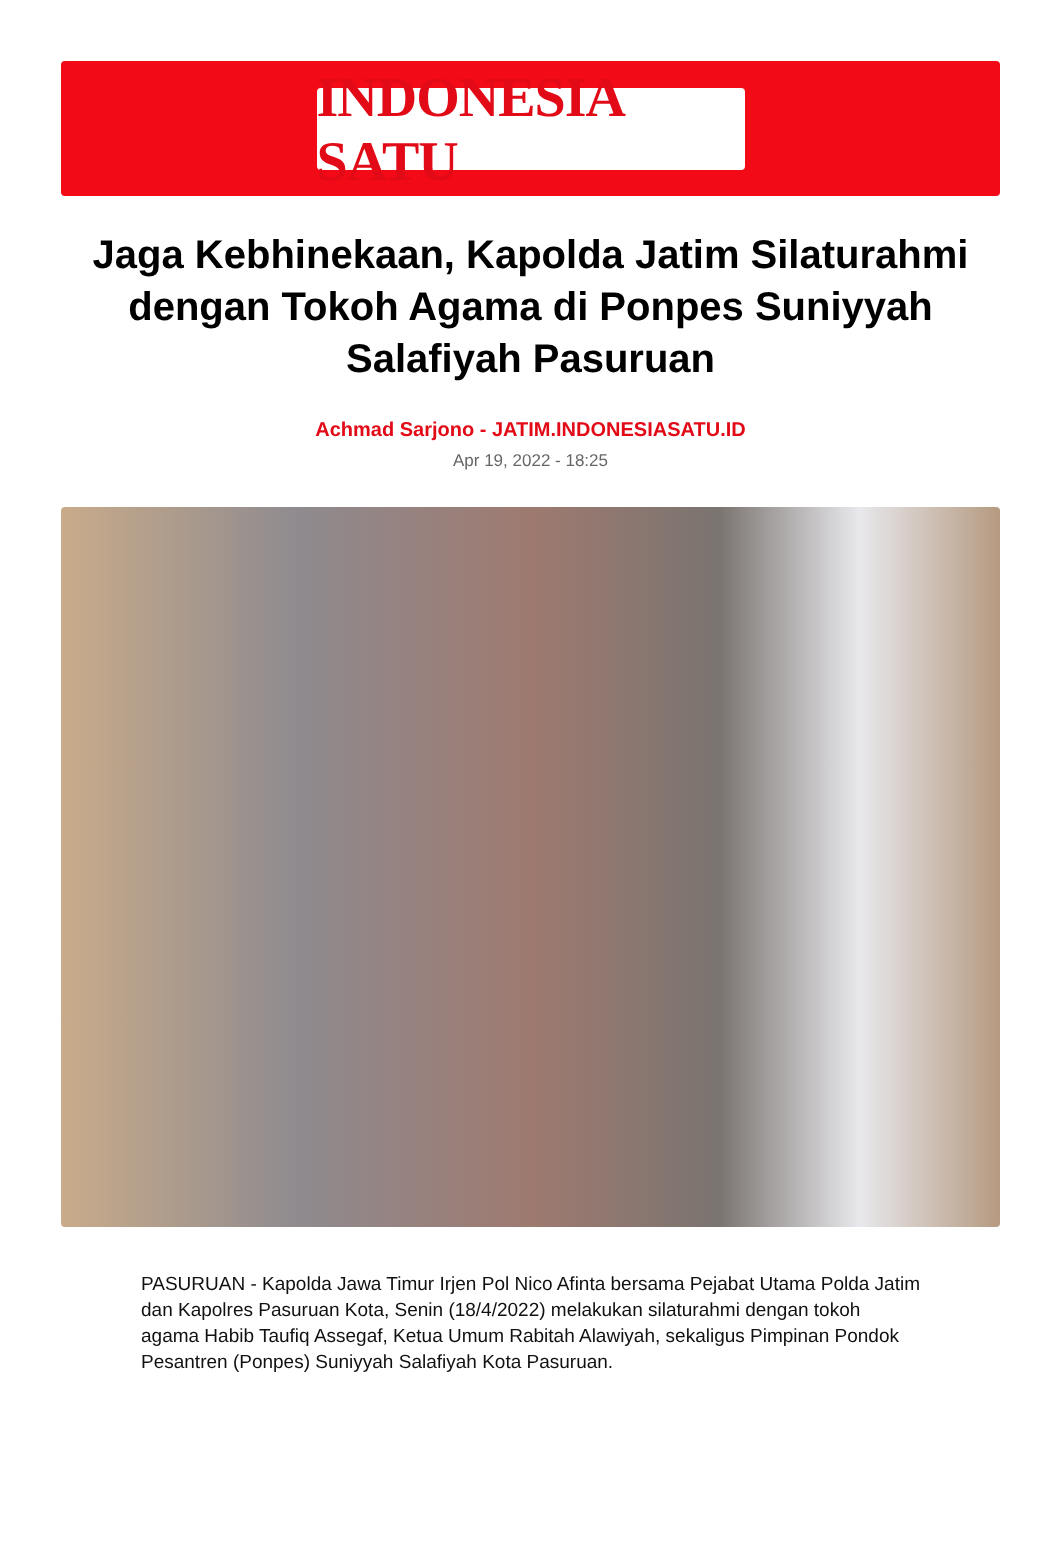INDONESIA SATU
Jaga Kebhinekaan, Kapolda Jatim Silaturahmi dengan Tokoh Agama di Ponpes Suniyyah Salafiyah Pasuruan
Achmad Sarjono - JATIM.INDONESIASATU.ID
Apr 19, 2022 - 18:25
PASURUAN - Kapolda Jawa Timur Irjen Pol Nico Afinta bersama Pejabat Utama Polda Jatim dan Kapolres Pasuruan Kota, Senin (18/4/2022) melakukan silaturahmi dengan tokoh agama Habib Taufiq Assegaf, Ketua Umum Rabitah Alawiyah, sekaligus Pimpinan Pondok Pesantren (Ponpes) Suniyyah Salafiyah Kota Pasuruan.